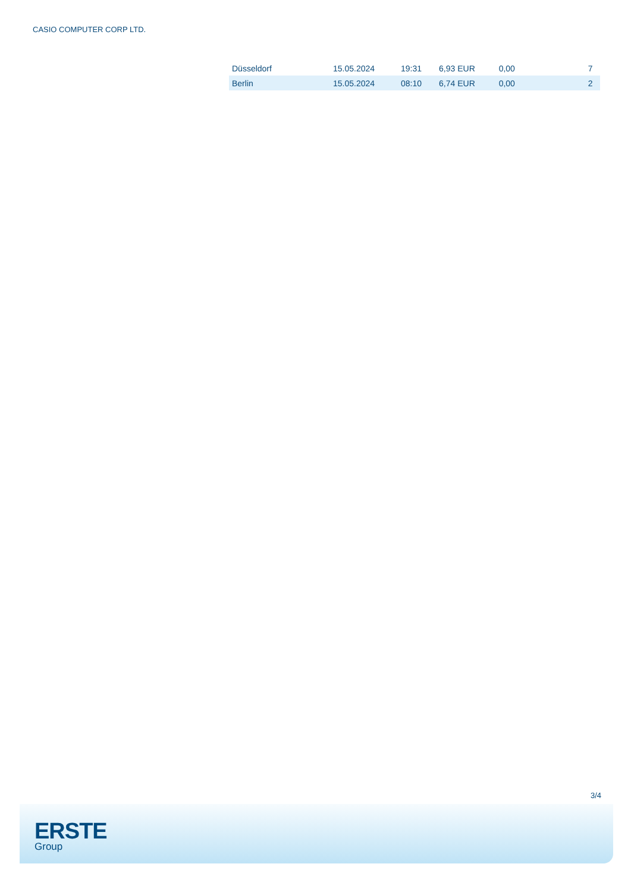CASIO COMPUTER CORP LTD.
| Düsseldorf | 15.05.2024 | 19:31 | 6,93 EUR | 0,00 | 7 |
| Berlin | 15.05.2024 | 08:10 | 6,74 EUR | 0,00 | 2 |
3/4
ERSTE
Group